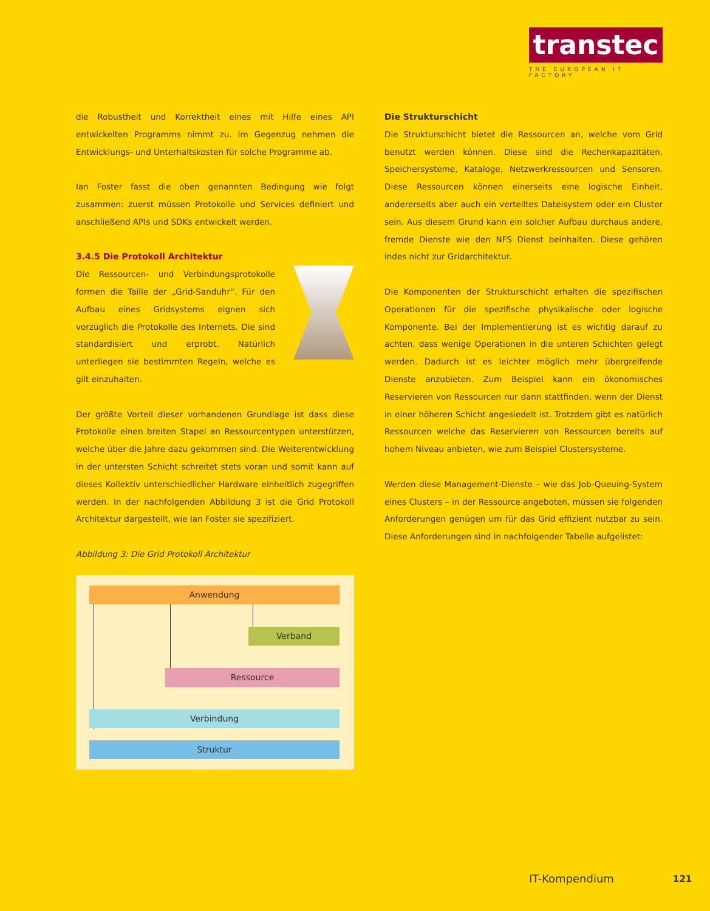transtec
THE EUROPEAN IT FACTORY
die Robustheit und Korrektheit eines mit Hilfe eines API entwickelten Programms nimmt zu. Im Gegenzug nehmen die Entwicklungs- und Unterhaltskosten für solche Programme ab.
Ian Foster fasst die oben genannten Bedingung wie folgt zusammen: zuerst müssen Protokolle und Services definiert und anschließend APIs und SDKs entwickelt werden.
3.4.5 Die Protokoll Architektur
Die Ressourcen- und Verbindungsprotokolle formen die Taille der „Grid-Sanduhr“. Für den Aufbau eines Gridsystems eignen sich vorzüglich die Protokolle des Internets. Die sind standardisiert und erprobt. Natürlich unterliegen sie bestimmten Regeln, welche es gilt einzuhalten.
Der größte Vorteil dieser vorhandenen Grundlage ist dass diese Protokolle einen breiten Stapel an Ressourcentypen unterstützen, welche über die Jahre dazu gekommen sind. Die Weiterentwicklung in der untersten Schicht schreitet stets voran und somit kann auf dieses Kollektiv unterschiedlicher Hardware einheitlich zugegriffen werden. In der nachfolgenden Abbildung 3 ist die Grid Protokoll Architektur dargestellt, wie Ian Foster sie spezifiziert.
Abbildung 3: Die Grid Protokoll Architektur
Anwendung
Verband
Ressource
Verbindung
Struktur
Die Strukturschicht
Die Strukturschicht bietet die Ressourcen an, welche vom Grid benutzt werden können. Diese sind die Rechenkapazitäten, Speichersysteme, Kataloge, Netzwerkressourcen und Sensoren. Diese Ressourcen können einerseits eine logische Einheit, andererseits aber auch ein verteiltes Dateisystem oder ein Cluster sein. Aus diesem Grund kann ein solcher Aufbau durchaus andere, fremde Dienste wie den NFS Dienst beinhalten. Diese gehören indes nicht zur Gridarchitektur.
Die Komponenten der Strukturschicht erhalten die spezifischen Operationen für die spezifische physikalische oder logische Komponente. Bei der Implementierung ist es wichtig darauf zu achten, dass wenige Operationen in die unteren Schichten gelegt werden. Dadurch ist es leichter möglich mehr übergreifende Dienste anzubieten. Zum Beispiel kann ein ökonomisches Reservieren von Ressourcen nur dann stattfinden, wenn der Dienst in einer höheren Schicht angesiedelt ist. Trotzdem gibt es natürlich Ressourcen welche das Reservieren von Ressourcen bereits auf hohem Niveau anbieten, wie zum Beispiel Clustersysteme.
Werden diese Management-Dienste – wie das Job-Queuing-System eines Clusters – in der Ressource angeboten, müssen sie folgenden Anforderungen genügen um für das Grid effizient nutzbar zu sein. Diese Anforderungen sind in nachfolgender Tabelle aufgelistet:
IT-Kompendium 121